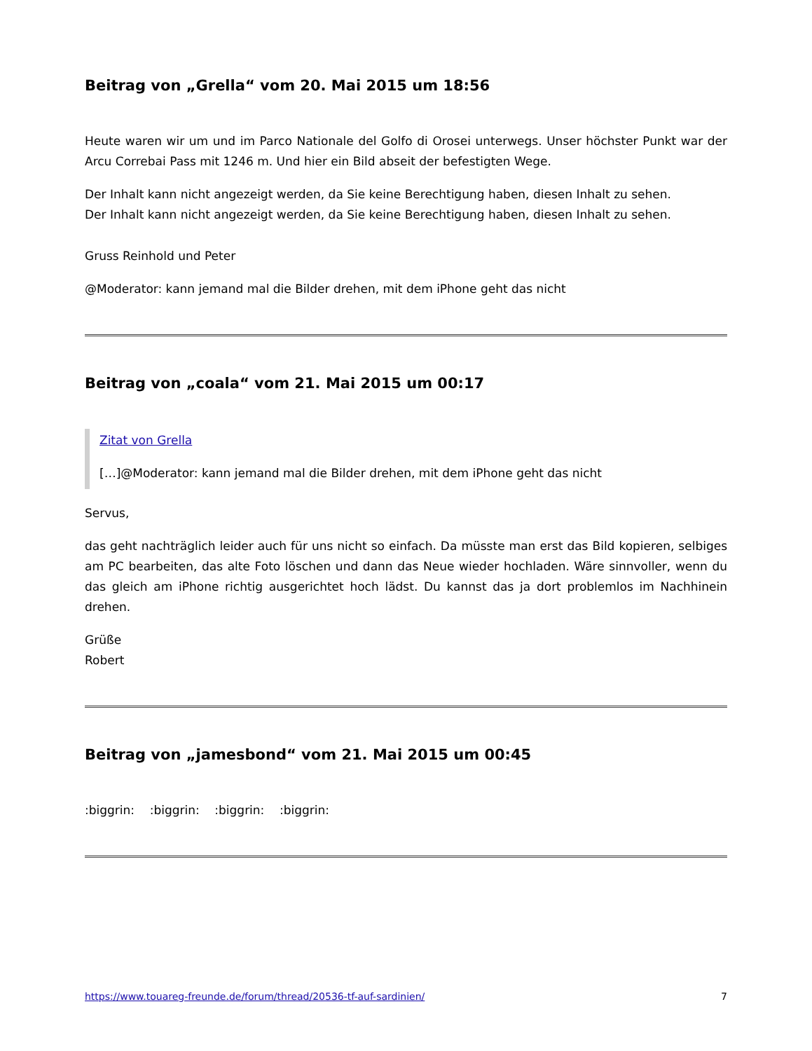Beitrag von „Grella“ vom 20. Mai 2015 um 18:56
Heute waren wir um und im Parco Nationale del Golfo di Orosei unterwegs. Unser höchster Punkt war der Arcu Correbai Pass mit 1246 m. Und hier ein Bild abseit der befestigten Wege.
Der Inhalt kann nicht angezeigt werden, da Sie keine Berechtigung haben, diesen Inhalt zu sehen.
Der Inhalt kann nicht angezeigt werden, da Sie keine Berechtigung haben, diesen Inhalt zu sehen.
Gruss Reinhold und Peter
@Moderator: kann jemand mal die Bilder drehen, mit dem iPhone geht das nicht
Beitrag von „coala“ vom 21. Mai 2015 um 00:17
Zitat von Grella
[…]@Moderator: kann jemand mal die Bilder drehen, mit dem iPhone geht das nicht
Servus,
das geht nachträglich leider auch für uns nicht so einfach. Da müsste man erst das Bild kopieren, selbiges am PC bearbeiten, das alte Foto löschen und dann das Neue wieder hochladen. Wäre sinnvoller, wenn du das gleich am iPhone richtig ausgerichtet hoch lädst. Du kannst das ja dort problemlos im Nachhinein drehen.
Grüße
Robert
Beitrag von „jamesbond“ vom 21. Mai 2015 um 00:45
:biggrin: :biggrin: :biggrin: :biggrin:
https://www.touareg-freunde.de/forum/thread/20536-tf-auf-sardinien/ 7